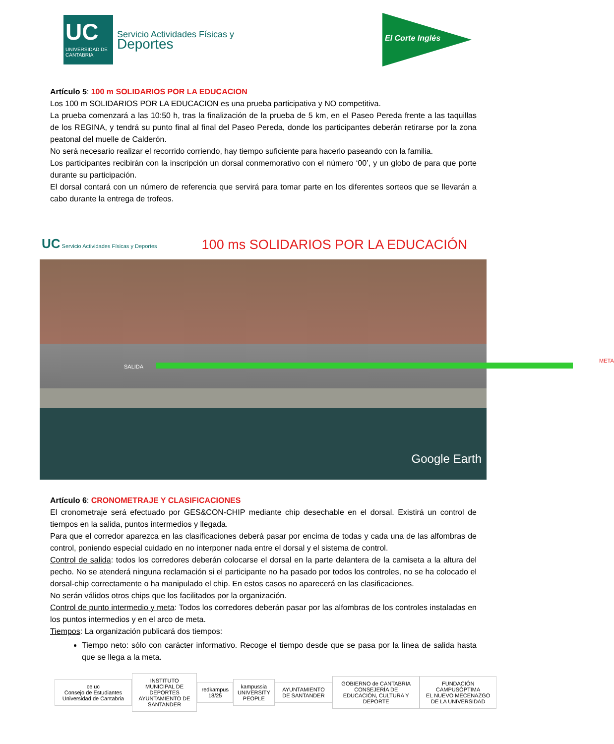UC
UNIVERSIDAD DE CANTABRIA
Servicio Actividades Físicas y
Deportes
El Corte Inglés
Artículo 5: 100 m SOLIDARIOS POR LA EDUCACION
Los 100 m SOLIDARIOS POR LA EDUCACION es una prueba participativa y NO competitiva.
La prueba comenzará a las 10:50 h, tras la finalización de la prueba de 5 km, en el Paseo Pereda frente a las taquillas de los REGINA, y tendrá su punto final al final del Paseo Pereda, donde los participantes deberán retirarse por la zona peatonal del muelle de Calderón.
No será necesario realizar el recorrido corriendo, hay tiempo suficiente para hacerlo paseando con la familia.
Los participantes recibirán con la inscripción un dorsal conmemorativo con el número ‘00’, y un globo de para que porte durante su participación.
El dorsal contará con un número de referencia que servirá para tomar parte en los diferentes sorteos que se llevarán a cabo durante la entrega de trofeos.
UC Servicio Actividades Físicas y Deportes
100 ms SOLIDARIOS POR LA EDUCACIÓN
SALIDA
META
Google Earth
Artículo 6: CRONOMETRAJE Y CLASIFICACIONES
El cronometraje será efectuado por GES&CON-CHIP mediante chip desechable en el dorsal. Existirá un control de tiempos en la salida, puntos intermedios y llegada.
Para que el corredor aparezca en las clasificaciones deberá pasar por encima de todas y cada una de las alfombras de control, poniendo especial cuidado en no interponer nada entre el dorsal y el sistema de control.
Control de salida: todos los corredores deberán colocarse el dorsal en la parte delantera de la camiseta a la altura del pecho. No se atenderá ninguna reclamación si el participante no ha pasado por todos los controles, no se ha colocado el dorsal-chip correctamente o ha manipulado el chip. En estos casos no aparecerá en las clasificaciones.
No serán válidos otros chips que los facilitados por la organización.
Control de punto intermedio y meta: Todos los corredores deberán pasar por las alfombras de los controles instaladas en los puntos intermedios y en el arco de meta.
Tiempos: La organización publicará dos tiempos:
Tiempo neto: sólo con carácter informativo. Recoge el tiempo desde que se pasa por la línea de salida hasta que se llega a la meta.
ce uc
Consejo de Estudiantes Universidad de Cantabria
INSTITUTO MUNICIPAL DE DEPORTES
AYUNTAMIENTO DE SANTANDER
redkampus 18/25
kampussia
UNIVERSITY PEOPLE
AYUNTAMIENTO DE SANTANDER
GOBIERNO de CANTABRIA
CONSEJERÍA DE EDUCACIÓN, CULTURA Y DEPORTE
FUNDACIÓN CAMPUSÓPTIMA
EL NUEVO MECENAZGO DE LA UNIVERSIDAD